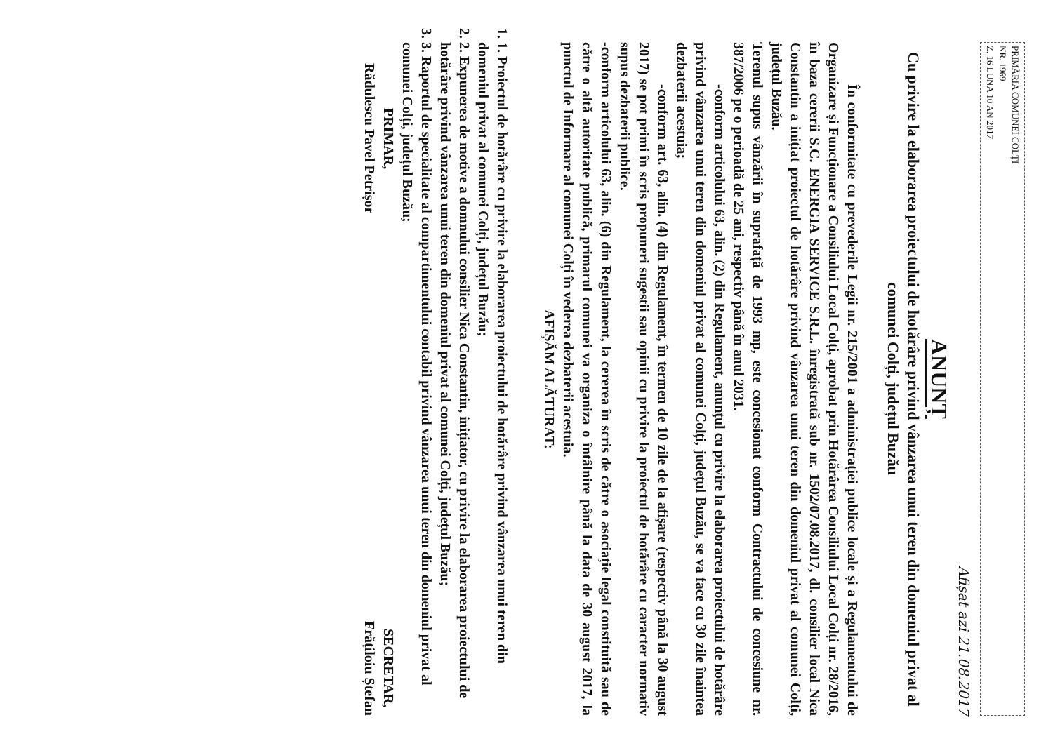PRIMĂRIA COMUNEI COLȚI
NR. 1969
Z. 16 LUNA 10 AN 2017
Afișat azi 21.08.2017
ANUNȚ
Cu privire la elaborarea proiectului de hotărâre privind vânzarea unui teren din domeniul privat al comunei Colți, județul Buzău
În conformitate cu prevederile Legii nr. 215/2001 a administrației publice locale și a Regulamentului de Organizare și Funcționare a Consiliului Local Colți, aprobat prin Hotărârea Consiliului Local Colți nr. 28/2016, în baza cererii S.C. ENERGIA SERVICE S.R.L. înregistrată sub nr. 1502/07.08.2017, dl. consilier local Nica Constantin a inițiat proiectul de hotărâre privind vânzarea unui teren din domeniul privat al comunei Colți, județul Buzău.
Terenul supus vânzării în suprafață de 1993 mp, este concesionat conform Contractului de concesiune nr. 387/2006 pe o perioadă de 25 ani, respectiv până în anul 2031.
-conform articolului 63, alin. (2) din Regulament, anunțul cu privire la elaborarea proiectului de hotărâre privind vânzarea unui teren din domeniul privat al comunei Colți, județul Buzău, se va face cu 30 zile înaintea dezbaterii acestuia;
-conform art. 63, alin. (4) din Regulament, în termen de 10 zile de la afișare (respectiv până la 30 august 2017) se pot primi în scris propuneri sugestii sau opinii cu privire la proiectul de hotărâre cu caracter normativ supus dezbaterii publice.
-conform articolului 63, alin. (6) din Regulament, la cererea în scris de către o asociație legal constituită sau de către o altă autoritate publică, primarul comunei va organiza o întâlnire până la data de 30 august 2017, la punctul de Informare al comunei Colți în vederea dezbaterii acestuia.
AFIȘĂM ALĂTURAT:
1. 1. Proiectul de hotărâre cu privire la elaborarea proiectului de hotărâre privind vânzarea unui teren din domeniul privat al comunei Colți, județul Buzău;
2. 2. Expunerea de motive a domnului consilier Nica Constantin, inițiator, cu privire la elaborarea proiectului de hotărâre privind vânzarea unui teren din domeniul privat al comunei Colți, județul Buzău;
3. 3. Raportul de specialitate al compartimentului contabil privind vânzarea unui teren din domeniul privat al comunei Colți, județul Buzău;
PRIMAR,
Rădulescu Pavel Petrișor
SECRETAR,
Frățiloiu Ștefan